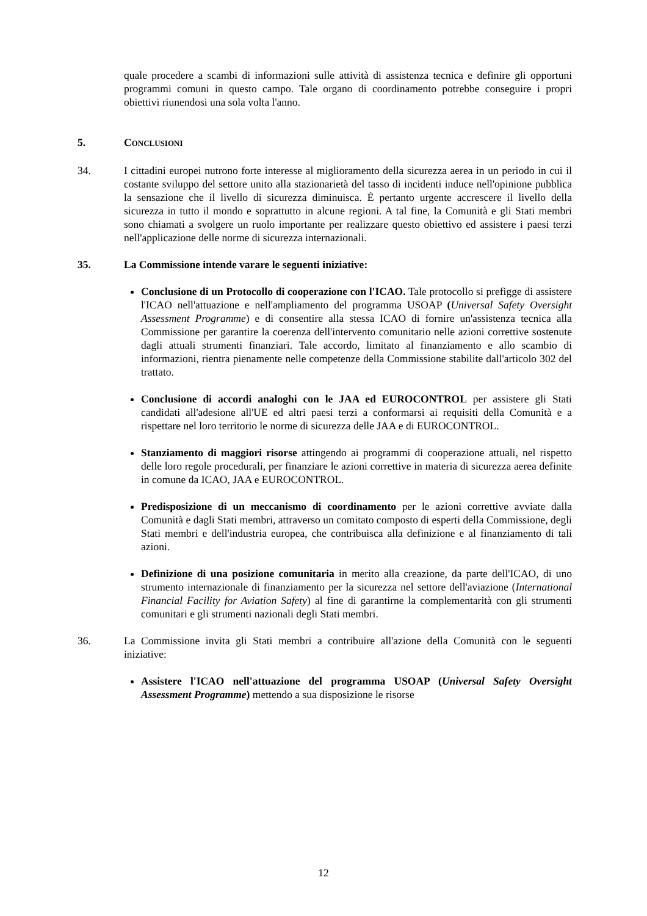quale procedere a scambi di informazioni sulle attività di assistenza tecnica e definire gli opportuni programmi comuni in questo campo. Tale organo di coordinamento potrebbe conseguire i propri obiettivi riunendosi una sola volta l'anno.
5. CONCLUSIONI
34. I cittadini europei nutrono forte interesse al miglioramento della sicurezza aerea in un periodo in cui il costante sviluppo del settore unito alla stazionarietà del tasso di incidenti induce nell'opinione pubblica la sensazione che il livello di sicurezza diminuisca. È pertanto urgente accrescere il livello della sicurezza in tutto il mondo e soprattutto in alcune regioni. A tal fine, la Comunità e gli Stati membri sono chiamati a svolgere un ruolo importante per realizzare questo obiettivo ed assistere i paesi terzi nell'applicazione delle norme di sicurezza internazionali.
35. La Commissione intende varare le seguenti iniziative:
Conclusione di un Protocollo di cooperazione con l'ICAO. Tale protocollo si prefigge di assistere l'ICAO nell'attuazione e nell'ampliamento del programma USOAP (Universal Safety Oversight Assessment Programme) e di consentire alla stessa ICAO di fornire un'assistenza tecnica alla Commissione per garantire la coerenza dell'intervento comunitario nelle azioni correttive sostenute dagli attuali strumenti finanziari. Tale accordo, limitato al finanziamento e allo scambio di informazioni, rientra pienamente nelle competenze della Commissione stabilite dall'articolo 302 del trattato.
Conclusione di accordi analoghi con le JAA ed EUROCONTROL per assistere gli Stati candidati all'adesione all'UE ed altri paesi terzi a conformarsi ai requisiti della Comunità e a rispettare nel loro territorio le norme di sicurezza delle JAA e di EUROCONTROL.
Stanziamento di maggiori risorse attingendo ai programmi di cooperazione attuali, nel rispetto delle loro regole procedurali, per finanziare le azioni correttive in materia di sicurezza aerea definite in comune da ICAO, JAA e EUROCONTROL.
Predisposizione di un meccanismo di coordinamento per le azioni correttive avviate dalla Comunità e dagli Stati membri, attraverso un comitato composto di esperti della Commissione, degli Stati membri e dell'industria europea, che contribuisca alla definizione e al finanziamento di tali azioni.
Definizione di una posizione comunitaria in merito alla creazione, da parte dell'ICAO, di uno strumento internazionale di finanziamento per la sicurezza nel settore dell'aviazione (International Financial Facility for Aviation Safety) al fine di garantirne la complementarità con gli strumenti comunitari e gli strumenti nazionali degli Stati membri.
36. La Commissione invita gli Stati membri a contribuire all'azione della Comunità con le seguenti iniziative:
Assistere l'ICAO nell'attuazione del programma USOAP (Universal Safety Oversight Assessment Programme) mettendo a sua disposizione le risorse
12